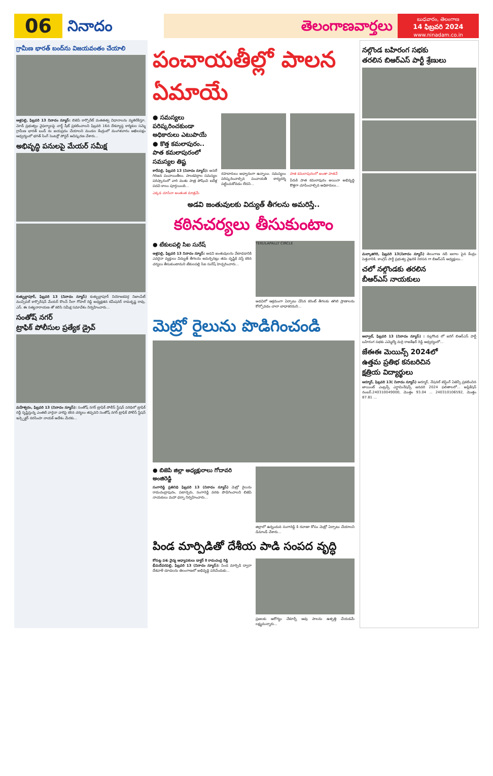06
నినాదం తెలంగాణవార్తలు
బుధవారం, తెలంగాణ
14 ఫిబ్రవరి 2024
www.ninadam.co.in
గ్రామీణ భారత్ బంద్‌ను విజయవంతం చేయాలి
ఆళ్లపల్లి, ఫిబ్రవరి 13 నినాదం న్యూస్: బిజెపి కార్పొరేట్ మతతత్వ విధానాలను వ్యతిరేకిస్తూ, మోడీ ప్రభుత్వం వైఫల్యాలపై చార్జ్ షీట్ ప్రకటించాలని ఫిబ్రవరి 16న దేశవ్యాప్త కార్మికుల సమ్మె గ్రామీణ భారత్ బంద్ ను జయప్రదం చేయాలని మండల కేంద్రంలో మంగళవారం అఖిలపక్షం ఆధ్వర్యంలో భగత్ సింగ్ సెంటర్లో పోస్టర్ ఆవిష్కరణ చేశారు...
అభివృద్ధి పనులపై మేయర్ సమీక్ష
కుత్బుల్లాపూర్, ఫిబ్రవరి 13 (నినాదం న్యూస్) కుత్బుల్లాపూర్ నియోజకవర్గ నిజాంపేట్ మున్సిపల్ కార్పొరేషన్ మేయర్ కొలన్ నీలా గోపాల్ రెడ్డి అధ్యక్షతన కమీషనర్ రామకృష్ణ రావు, ఎస్. ఈ సత్యనారాయణ తో కలిసి సమీక్ష సమావేశం నిర్వహించారు...
సంతోష్ నగర్
ట్రాఫిక్ పోలీసుల ప్రత్యేక డ్రైవ్
మహేశ్వరం, ఫిబ్రవరి 13 (నినాదం న్యూస్): సంతోష్ నగర్ ట్రాఫిక్ పోలీస్ స్టేషన్ పరిధిలో ట్రాఫిక్ రద్దీ సృష్టిస్తున్న ఎంతటి వారైనా వారిపై కఠిన చర్యలు తప్పవని సంతోష్ నగర్ ట్రాఫిక్ పోలీస్ స్టేషన్ ఇన్స్పెక్టర్ నరసింహ నాయక్ ఆదేశం మేరకు...
పంచాయతీల్లో పాలన ఏమాయే
● సమస్యలు పరిష్కరించకుండా అధికారులు ఎటుపాయే
● కొత్త కమలాపురం.. పాత కమలాపురంలో సమస్యల తిష్ట
కారేపల్లి, ఫిబ్రవరి 13 (నినాదం న్యూస్): అసలే గిరిజన పంచాయితీలు. పాలకవర్గాల సమస్యల పరిష్కారంలో వారి వంతు పాత్ర పోషించి ఐదేళ్ల పదవి కాలం పూర్తయింది...
ఎక్కడ చూసినా అంతంత మాత్రమే
రహదారులు అధ్వానంగా ఉన్నాయి. సమస్యలు పరిష్కరించాల్సిన పంచాయతీ కార్యదర్శి పట్టించుకోవడం లేదని...
పాత కమలాపురంలో అంతా పాతనే
పేరుకి పాత కమలాపురం అయినా అభివృద్ధి కొత్తగా చూపించాల్సిన అధికారులు...
అడవి జంతువులకు విద్యుత్ తీగలను అమరిస్తే..
కఠినచర్యలు తీసుకుంటాం
● టేకులపల్లి సిఐ సురేష్
ఆళ్లపల్లి, ఫిబ్రవరి 13 నినాదం న్యూస్: అడవి జంతువులను వేటాడడానికి ఎవరైనా వ్యక్తులు విద్యుత్ తీగలను అమర్చినట్లు తమ దృష్టికి వస్తే కఠిన చర్యలు తీసుకుంటామని టేకులపల్లి సిఐ సురేష్ హెచ్చరించారు...
TEKULAPALLY CIRCLE
అడవిలో ఆక్రమంగా ఏర్పాటు చేసిన కరెంట్ తీగలకు తగిలి ప్రాణాలను కోల్పోవడం చాలా బాధాకరమని...
మెట్రో రైలును పొడిగించండి
● బిజెపి జిల్లా అధ్యక్షురాలు గోదావరి అంజిరెడ్డి
సంగారెడ్డి ప్రతినిధి ఫిబ్రవరి 13 (నినాదం న్యూస్) మెట్రో రైలును రామచంద్రాపురం, పటాన్చెరు, సంగారెడ్డి వరకు పొడిగించాలని బిజెపి నాయకులు మహా ధర్నా నిర్వహించారు...
జిల్లాలో ఉన్నందున సంగారెడ్డి కి రవాణా కోసం మెట్రో ఏర్పాటు చేయాలని డిమాండ్ చేశారు...
పిండ మార్పిడితో దేశీయ పాడి సంపద వృద్ధి
కోరుట్ల పశు వైద్య అధ్యాపకులు డాక్టర్ కె రామచంద్ర రెడ్డి
భీమదేవరపల్లి, ఫిబ్రవరి 13 (నినాదం న్యూస్): పిండ మార్పిడి ద్వారా దేశవాళీ దూడలను తెలంగాణలో అభివృద్ధి పరిచేందుకు...
ప్రజలకు ఆరోగ్యం చేకూర్చే ఆవు పాలను ఉత్పత్తి చేయడమే లక్ష్యమన్నారు...
నల్గొండ బహిరంగ సభకు
తరలిన బిఆర్ఎస్ పార్టీ శ్రేణులు
మల్కాజిగిరి, ఫిబ్రవరి 13(నినాదం న్యూస్) తెలంగాణ నదీ జలాల పైన కేంద్రం పెత్తనానికి, కాంగ్రెస్ పార్టీ ప్రభుత్వ వైఖరికి నిరసన గా బిఆర్ఎస్ అధ్యక్షులు...
చలో నల్గొండకు తరలిన
బీఆర్ఎస్ నాయకులు
అల్వాల్, ఫిబ్రవరి 13 (నినాదం న్యూస్) : నల్లగొండ లో జరిగే బిఆర్ఎస్ పార్టీ బహిరంగ సభకు ఎమ్మెల్యే మర్రి రాజశేఖర్ రెడ్డి ఆధ్వర్యంలో...
జేఈఈ మెయిన్స్ 2024లో
ఉత్తమ ప్రతిభ కనబరిచిన
క్షత్రియ విద్యార్థులు
ఆర్మూర్, ఫిబ్రవరి 13( నినాదం న్యూస్) ఆర్మూర్, నేషనల్ టెస్టింగ్ ఏజెన్సీ ప్రకటించిన జాయింట్ ఎంట్రన్స్ ఎగ్జామినేషన్స్ జనవరి 2024 ఫలితాలలో... అప్లికేషన్ నంబర్.240310049000, మొత్తం 93.04 ... 240310106592, మొత్తం 87.81 ...